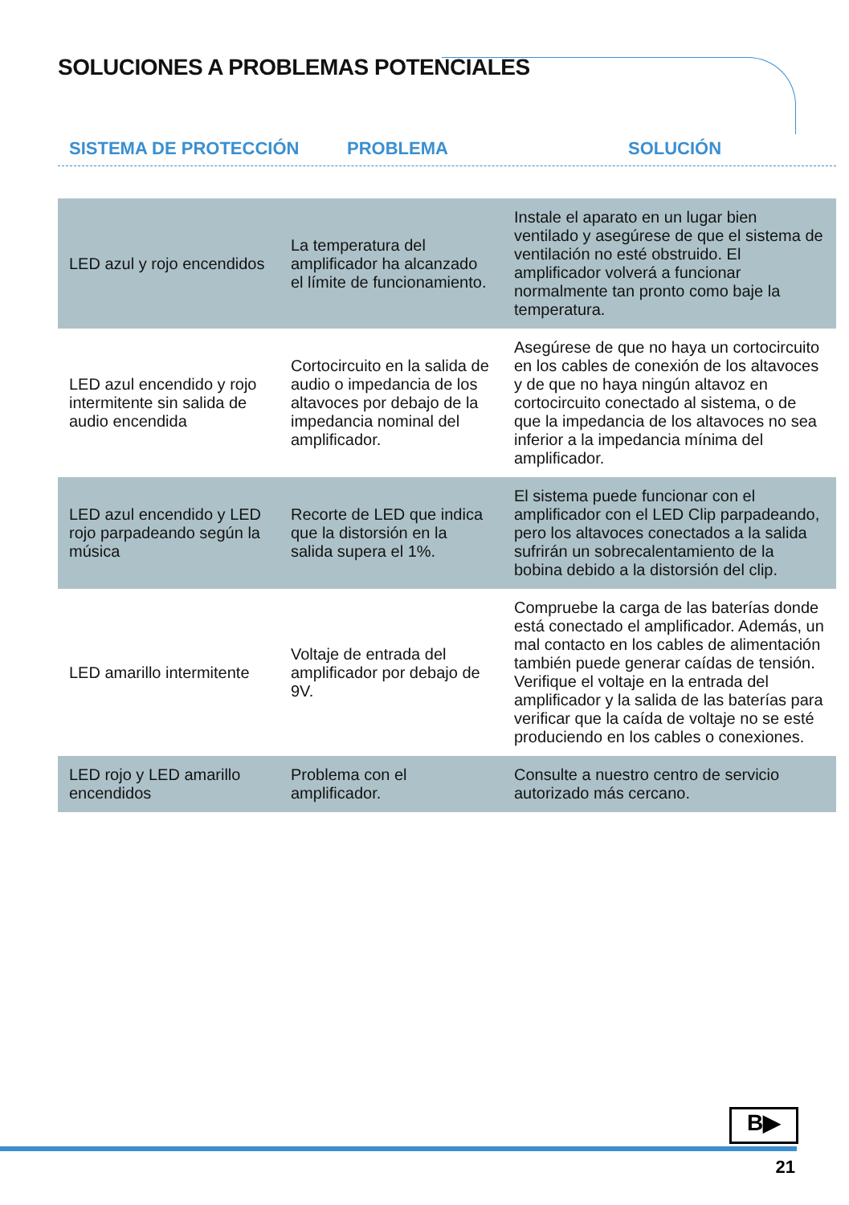SOLUCIONES A PROBLEMAS POTENCIALES
SISTEMA DE PROTECCIÓN PROBLEMA SOLUCIÓN
| LED azul y rojo encendidos | La temperatura del amplificador ha alcanzado el límite de funcionamiento. | Instale el aparato en un lugar bien ventilado y asegúrese de que el sistema de ventilación no esté obstruido. El amplificador volverá a funcionar normalmente tan pronto como baje la temperatura. |
| LED azul encendido y rojo intermitente sin salida de audio encendida | Cortocircuito en la salida de audio o impedancia de los altavoces por debajo de la impedancia nominal del amplificador. | Asegúrese de que no haya un cortocircuito en los cables de conexión de los altavoces y de que no haya ningún altavoz en cortocircuito conectado al sistema, o de que la impedancia de los altavoces no sea inferior a la impedancia mínima del amplificador. |
| LED azul encendido y LED rojo parpadeando según la música | Recorte de LED que indica que la distorsión en la salida supera el 1%. | El sistema puede funcionar con el amplificador con el LED Clip parpadeando, pero los altavoces conectados a la salida sufrirán un sobrecalentamiento de la bobina debido a la distorsión del clip. |
| LED amarillo intermitente | Voltaje de entrada del amplificador por debajo de 9V. | Compruebe la carga de las baterías donde está conectado el amplificador. Además, un mal contacto en los cables de alimentación también puede generar caídas de tensión. Verifique el voltaje en la entrada del amplificador y la salida de las baterías para verificar que la caída de voltaje no se esté produciendo en los cables o conexiones. |
| LED rojo y LED amarillo encendidos | Problema con el amplificador. | Consulte a nuestro centro de servicio autorizado más cercano. |
B▶
21